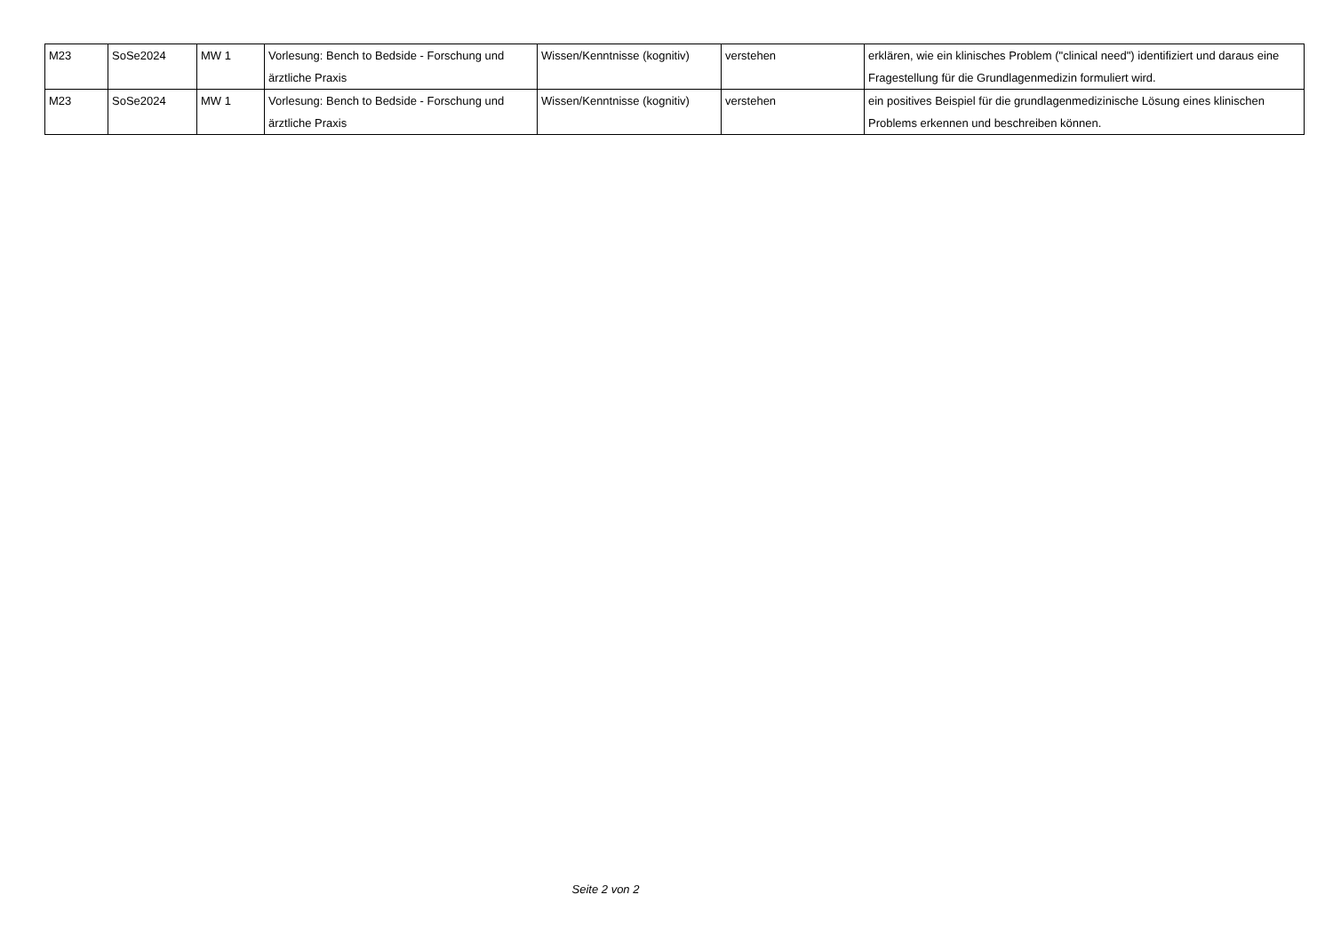| M23 | SoSe2024 | MW 1 | Vorlesung: Bench to Bedside - Forschung und ärztliche Praxis | Wissen/Kenntnisse (kognitiv) | verstehen | erklären, wie ein klinisches Problem ("clinical need") identifiziert und daraus eine Fragestellung für die Grundlagenmedizin formuliert wird. |
| M23 | SoSe2024 | MW 1 | Vorlesung: Bench to Bedside - Forschung und ärztliche Praxis | Wissen/Kenntnisse (kognitiv) | verstehen | ein positives Beispiel für die grundlagenmedizinische Lösung eines klinischen Problems erkennen und beschreiben können. |
Seite 2 von 2